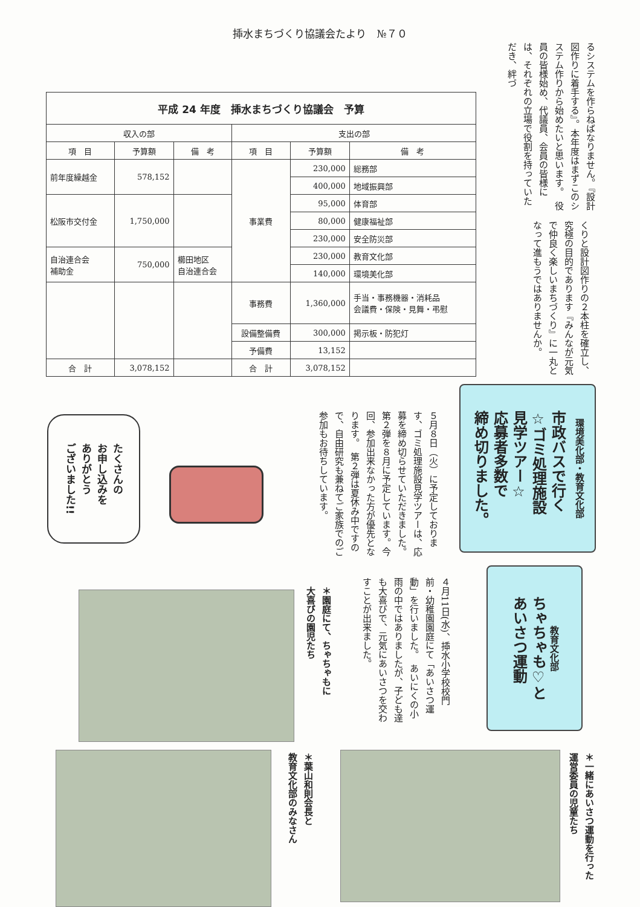揷水まちづくり協議会たより　№７０
るシステムを作らねばなりません。『設計図作りに着手する』。本年度はまずこのシステム作りから始めたいと思います。　役員の皆様始め、代議員、会員の皆様には、それぞれの立場で役割を持っていただき、絆づ
くりと設計図作りの２本柱を確立し、究極の目的であります『みんなが元気で仲良く楽しいまちづくり』に一丸となって進もうではありませんか。
| 平成 24 年度 揷水まちづくり協議会 予算 | | | | | |
| --- | --- | --- | --- | --- | --- |
| 収入の部 | | | 支出の部 | | |
| 項 目 | 予算額 | 備 考 | 項 目 | 予算額 | 備 考 |
| 前年度繰越金 | 578,152 | | 事業費 | 230,000 | 総務部 |
| | | | | 400,000 | 地域振興部 |
| 松阪市交付金 | 1,750,000 | | | 95,000 | 体育部 |
| | | | | 80,000 | 健康福祉部 |
| | | | | 230,000 | 安全防災部 |
| 自治連合会 補助金 | 750,000 | 櫛田地区 自治連合会 | | 230,000 | 教育文化部 |
| | | | | 140,000 | 環境美化部 |
| | | | 事務費 | 1,360,000 | 手当・事務機器・消耗品 会議費・保険・見舞・弔慰 |
| | | | 設備整備費 | 300,000 | 掲示板・防犯灯 |
| | | | 予備費 | 13,152 | |
| 合 計 | 3,078,152 | | 合 計 | 3,078,152 | |
市政バスで行く
☆ゴミ処理施設
見学ツアー☆
応募者多数で
締め切りました。
環境美化部・教育文化部
５月８日（火）に予定しております、ゴミ処理施設見学ツアーは、応募を締め切らせていただきました。　第２弾を８月に予定しています。今回、参加出来なかった方が優先となります。　第２弾は夏休み中ですので、自由研究も兼ねてご家族でのご参加もお待ちしています。
たくさんの
お申し込みを
ありがとう
ございました!!
ちゃちゃも♡と
あいさつ運動
教育文化部
４月11日(水)、揷水小学校校門前・幼稚園園庭にて「あいさつ運動」を行いました。　あいにくの小雨の中ではありましたが、子ども達も大喜びで、元気にあいさつを交わすことが出来ました。
＊園庭にて、ちゃちゃもに
大喜びの園児たち
＊葉山和則会長と
教育文化部のみなさん
＊一緒にあいさつ運動を行った
運営委員の児童たち